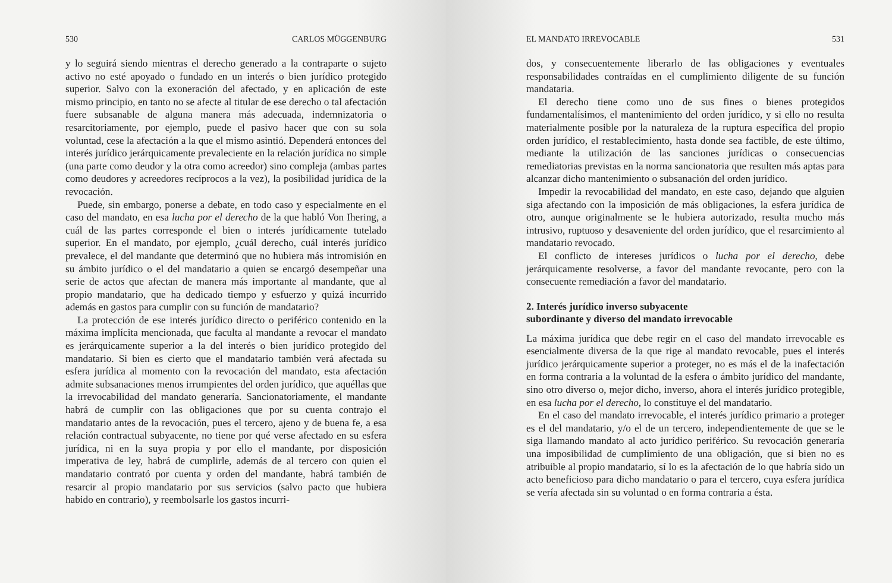530 CARLOS MÜGGENBURG
y lo seguirá siendo mientras el derecho generado a la contraparte o sujeto activo no esté apoyado o fundado en un interés o bien jurídico protegido superior. Salvo con la exoneración del afectado, y en aplicación de este mismo principio, en tanto no se afecte al titular de ese derecho o tal afectación fuere subsanable de alguna manera más adecuada, indemnizatoria o resarcitoriamente, por ejemplo, puede el pasivo hacer que con su sola voluntad, cese la afectación a la que el mismo asintió. Dependerá entonces del interés jurídico jerárquicamente prevaleciente en la relación jurídica no simple (una parte como deudor y la otra como acreedor) sino compleja (ambas partes como deudores y acreedores recíprocos a la vez), la posibilidad jurídica de la revocación.
Puede, sin embargo, ponerse a debate, en todo caso y especialmente en el caso del mandato, en esa lucha por el derecho de la que habló Von Ihering, a cuál de las partes corresponde el bien o interés jurídicamente tutelado superior. En el mandato, por ejemplo, ¿cuál derecho, cuál interés jurídico prevalece, el del mandante que determinó que no hubiera más intromisión en su ámbito jurídico o el del mandatario a quien se encargó desempeñar una serie de actos que afectan de manera más importante al mandante, que al propio mandatario, que ha dedicado tiempo y esfuerzo y quizá incurrido además en gastos para cumplir con su función de mandatario?
La protección de ese interés jurídico directo o periférico contenido en la máxima implícita mencionada, que faculta al mandante a revocar el mandato es jerárquicamente superior a la del interés o bien jurídico protegido del mandatario. Si bien es cierto que el mandatario también verá afectada su esfera jurídica al momento con la revocación del mandato, esta afectación admite subsanaciones menos irrumpientes del orden jurídico, que aquéllas que la irrevocabilidad del mandato generaría. Sancionatoriamente, el mandante habrá de cumplir con las obligaciones que por su cuenta contrajo el mandatario antes de la revocación, pues el tercero, ajeno y de buena fe, a esa relación contractual subyacente, no tiene por qué verse afectado en su esfera jurídica, ni en la suya propia y por ello el mandante, por disposición imperativa de ley, habrá de cumplirle, además de al tercero con quien el mandatario contrató por cuenta y orden del mandante, habrá también de resarcir al propio mandatario por sus servicios (salvo pacto que hubiera habido en contrario), y reembolsarle los gastos incurri-
EL MANDATO IRREVOCABLE 531
dos, y consecuentemente liberarlo de las obligaciones y eventuales responsabilidades contraídas en el cumplimiento diligente de su función mandataria.
El derecho tiene como uno de sus fines o bienes protegidos fundamentalísimos, el mantenimiento del orden jurídico, y si ello no resulta materialmente posible por la naturaleza de la ruptura específica del propio orden jurídico, el restablecimiento, hasta donde sea factible, de este último, mediante la utilización de las sanciones jurídicas o consecuencias remediatorias previstas en la norma sancionatoria que resulten más aptas para alcanzar dicho mantenimiento o subsanación del orden jurídico.
Impedir la revocabilidad del mandato, en este caso, dejando que alguien siga afectando con la imposición de más obligaciones, la esfera jurídica de otro, aunque originalmente se le hubiera autorizado, resulta mucho más intrusivo, ruptuoso y desaveniente del orden jurídico, que el resarcimiento al mandatario revocado.
El conflicto de intereses jurídicos o lucha por el derecho, debe jerárquicamente resolverse, a favor del mandante revocante, pero con la consecuente remediación a favor del mandatario.
2. Interés jurídico inverso subyacente
subordinante y diverso del mandato irrevocable
La máxima jurídica que debe regir en el caso del mandato irrevocable es esencialmente diversa de la que rige al mandato revocable, pues el interés jurídico jerárquicamente superior a proteger, no es más el de la inafectación en forma contraria a la voluntad de la esfera o ámbito jurídico del mandante, sino otro diverso o, mejor dicho, inverso, ahora el interés jurídico protegible, en esa lucha por el derecho, lo constituye el del mandatario.
En el caso del mandato irrevocable, el interés jurídico primario a proteger es el del mandatario, y/o el de un tercero, independientemente de que se le siga llamando mandato al acto jurídico periférico. Su revocación generaría una imposibilidad de cumplimiento de una obligación, que si bien no es atribuible al propio mandatario, sí lo es la afectación de lo que habría sido un acto beneficioso para dicho mandatario o para el tercero, cuya esfera jurídica se vería afectada sin su voluntad o en forma contraria a ésta.